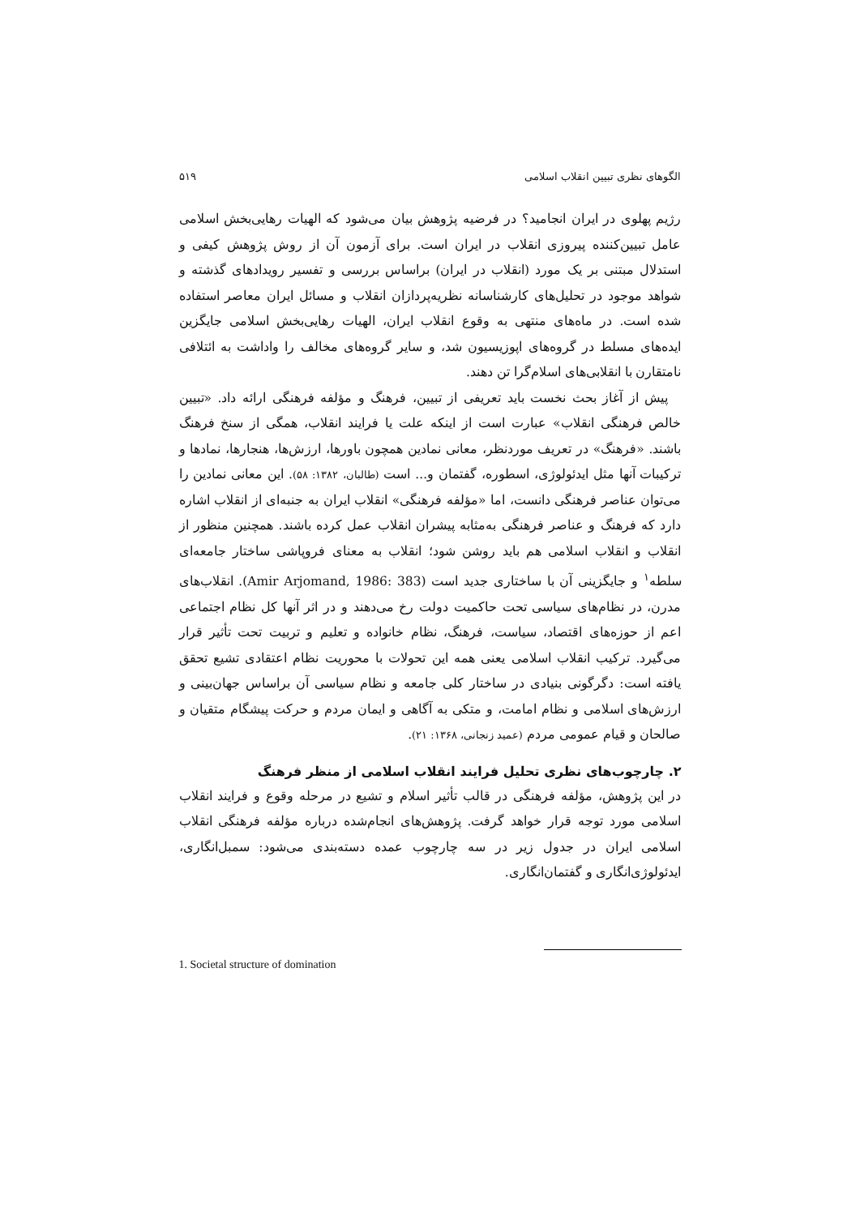الگوهای نظری تبیین انقلاب اسلامی ۵۱۹
رژیم پهلوی در ایران انجامید؟ در فرضیه پژوهش بیان می‌شود که الهیات رهایی‌بخش اسلامی عامل تبیین‌کننده پیروزی انقلاب در ایران است. برای آزمون آن از روش پژوهش کیفی و استدلال مبتنی بر یک مورد (انقلاب در ایران) براساس بررسی و تفسیر رویدادهای گذشته و شواهد موجود در تحلیل‌های کارشناسانه نظریه‌پردازان انقلاب و مسائل ایران معاصر استفاده شده است. در ماه‌های منتهی به وقوع انقلاب ایران، الهیات رهایی‌بخش اسلامی جایگزین ایده‌های مسلط در گروه‌های اپوزیسیون شد، و سایر گروه‌های مخالف را واداشت به ائتلافی نامتقارن با انقلابی‌های اسلام‌گرا تن دهند.
پیش از آغاز بحث نخست باید تعریفی از تبیین، فرهنگ و مؤلفه فرهنگی ارائه داد. «تبیین خالص فرهنگی انقلاب» عبارت است از اینکه علت یا فرایند انقلاب، همگی از سنخ فرهنگ باشند. «فرهنگ» در تعریف موردنظر، معانی نمادین همچون باورها، ارزش‌ها، هنجارها، نمادها و ترکیبات آنها مثل ایدئولوژی، اسطوره، گفتمان و... است (طالبان، ۱۳۸۲: ۵۸). این معانی نمادین را می‌توان عناصر فرهنگی دانست، اما «مؤلفه فرهنگی» انقلاب ایران به جنبه‌ای از انقلاب اشاره دارد که فرهنگ و عناصر فرهنگی به‌مثابه پیشران انقلاب عمل کرده باشند. همچنین منظور از انقلاب و انقلاب اسلامی هم باید روشن شود؛ انقلاب به معنای فروپاشی ساختار جامعه‌ای سلطه<sup>۱</sup> و جایگزینی آن با ساختاری جدید است (Amir Arjomand, 1986: 383). انقلاب‌های مدرن، در نظام‌های سیاسی تحت حاکمیت دولت رخ می‌دهند و در اثر آنها کل نظام اجتماعی اعم از حوزه‌های اقتصاد، سیاست، فرهنگ، نظام خانواده و تعلیم و تربیت تحت تأثیر قرار می‌گیرد. ترکیب انقلاب اسلامی یعنی همه این تحولات با محوریت نظام اعتقادی تشیع تحقق یافته است: دگرگونی بنیادی در ساختار کلی جامعه و نظام سیاسی آن براساس جهان‌بینی و ارزش‌های اسلامی و نظام امامت، و متکی به آگاهی و ایمان مردم و حرکت پیشگام متقیان و صالحان و قیام عمومی مردم (عمید زنجانی، ۱۳۶۸: ۲۱).
۲. چارچوب‌های نظری تحلیل فرایند انقلاب اسلامی از منظر فرهنگ
در این پژوهش، مؤلفه فرهنگی در قالب تأثیر اسلام و تشیع در مرحله وقوع و فرایند انقلاب اسلامی مورد توجه قرار خواهد گرفت. پژوهش‌های انجام‌شده درباره مؤلفه فرهنگی انقلاب اسلامی ایران در جدول زیر در سه چارچوب عمده دسته‌بندی می‌شود: سمبل‌انگاری، ایدئولوژی‌انگاری و گفتمان‌انگاری.
1. Societal structure of domination